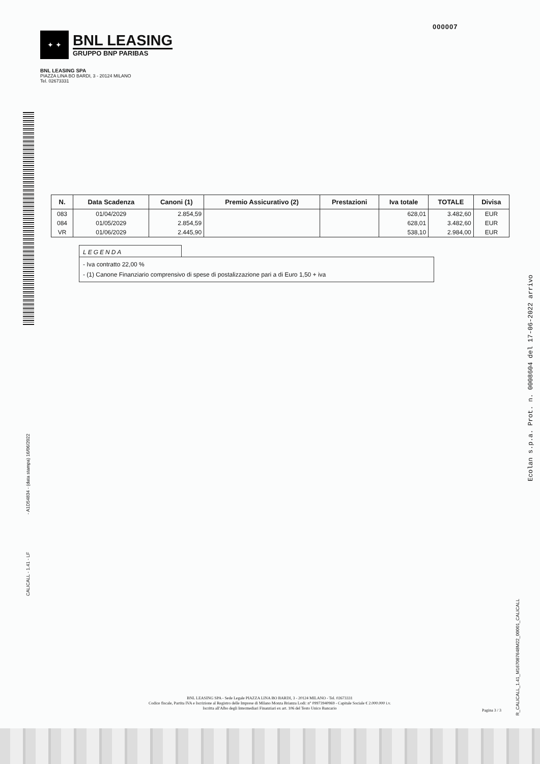000007
✦ ✦
BNL LEASING
GRUPPO BNP PARIBAS
BNL LEASING SPA
PIAZZA LINA BO BARDI, 3 - 20124 MILANO
Tel. 02673331
| N. | Data Scadenza | Canoni (1) | Premio Assicurativo (2) | Prestazioni | Iva totale | TOTALE | Divisa |
| --- | --- | --- | --- | --- | --- | --- | --- |
| 083 | 01/04/2029 | 2.854,59 | | | 628,01 | 3.482,60 | EUR |
| 084 | 01/05/2029 | 2.854,59 | | | 628,01 | 3.482,60 | EUR |
| VR | 01/06/2029 | 2.445,90 | | | 538,10 | 2.984,00 | EUR |
LEGENDA
- Iva contratto 22,00 %
- (1) Canone Finanziario comprensivo di spese di postalizzazione pari a di Euro 1,50 + iva
- A1D54834 - (data stampa) 16/06/2022
CALICALL - 1.41 - LF
Ecolan s.p.a. Prot. n. 0008604 del 17-06-2022 arrivo
R_CALICALL_1.41_M167087648M22_00001_CALICALL
BNL LEASING SPA - Sede Legale PIAZZA LINA BO BARDI, 3 - 20124 MILANO - Tel. 02673331
Codice fiscale, Partita IVA e Iscrizione al Registro delle Imprese di Milano Monza Brianza Lodi: n° 09973940969 - Capitale Sociale € 2.000.000 i.v.
Iscritta all'Albo degli Intermediari Finanziari ex art. 106 del Testo Unico Bancario
Pagina 3 / 3